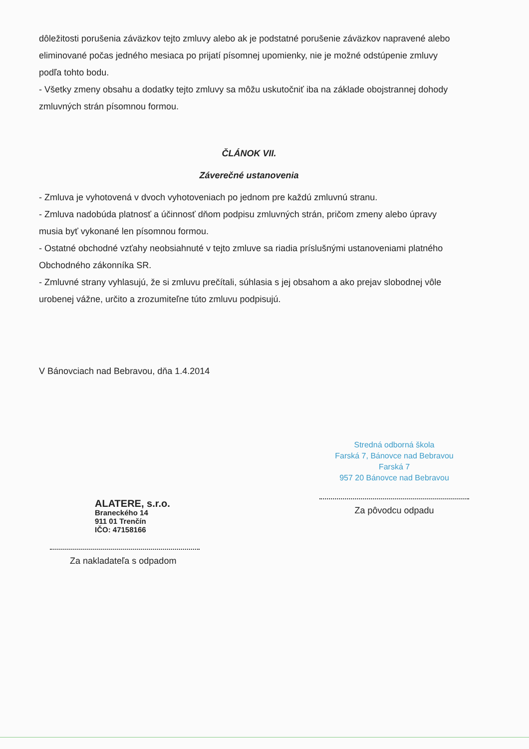dôležitosti porušenia záväzkov tejto zmluvy alebo ak je podstatné porušenie záväzkov napravené alebo eliminované počas jedného mesiaca po prijatí písomnej upomienky, nie je možné odstúpenie zmluvy podľa tohto bodu.
- Všetky zmeny obsahu a dodatky tejto zmluvy sa môžu uskutočniť iba na základe obojstrannej dohody zmluvných strán písomnou formou.
ČLÁNOK VII.
Záverečné ustanovenia
- Zmluva je vyhotovená v dvoch vyhotoveniach po jednom pre každú zmluvnú stranu.
- Zmluva nadobúda platnosť a účinnosť dňom podpisu zmluvných strán, pričom zmeny alebo úpravy musia byť vykonané len písomnou formou.
- Ostatné obchodné vzťahy neobsiahnuté v tejto zmluve sa riadia príslušnými ustanoveniami platného Obchodného zákonníka SR.
- Zmluvné strany vyhlasujú, že si zmluvu prečítali, súhlasia s jej obsahom a ako prejav slobodnej vôle urobenej vážne, určito a zrozumiteľne túto zmluvu podpisujú.
V Bánovciach nad Bebravou, dňa 1.4.2014
ALATERE, s.r.o.
Braneckého 14
911 01 Trenčín
IČO: 47158166
Za nakladateľa s odpadom
Stredná odborná škola
Farská 7, Bánovce nad Bebravou
Farská 7
957 20 Bánovce nad Bebravou
Za pôvodcu odpadu